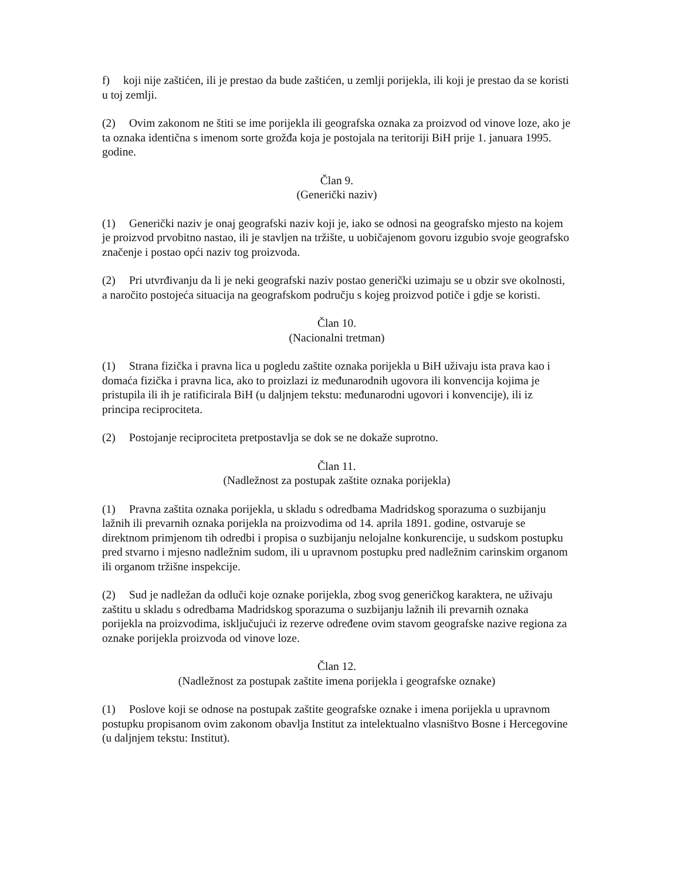f) koji nije zaštićen, ili je prestao da bude zaštićen, u zemlji porijekla, ili koji je prestao da se koristi u toj zemlji.
(2) Ovim zakonom ne štiti se ime porijekla ili geografska oznaka za proizvod od vinove loze, ako je ta oznaka identična s imenom sorte grožđa koja je postojala na teritoriji BiH prije 1. januara 1995. godine.
Član 9.
(Generički naziv)
(1) Generički naziv je onaj geografski naziv koji je, iako se odnosi na geografsko mjesto na kojem je proizvod prvobitno nastao, ili je stavljen na tržište, u uobičajenom govoru izgubio svoje geografsko značenje i postao opći naziv tog proizvoda.
(2) Pri utvrđivanju da li je neki geografski naziv postao generički uzimaju se u obzir sve okolnosti, a naročito postojeća situacija na geografskom području s kojeg proizvod potiče i gdje se koristi.
Član 10.
(Nacionalni tretman)
(1) Strana fizička i pravna lica u pogledu zaštite oznaka porijekla u BiH uživaju ista prava kao i domaća fizička i pravna lica, ako to proizlazi iz međunarodnih ugovora ili konvencija kojima je pristupila ili ih je ratificirala BiH (u daljnjem tekstu: međunarodni ugovori i konvencije), ili iz principa reciprociteta.
(2) Postojanje reciprociteta pretpostavlja se dok se ne dokaže suprotno.
Član 11.
(Nadležnost za postupak zaštite oznaka porijekla)
(1) Pravna zaštita oznaka porijekla, u skladu s odredbama Madridskog sporazuma o suzbijanju lažnih ili prevarnih oznaka porijekla na proizvodima od 14. aprila 1891. godine, ostvaruje se direktnom primjenom tih odredbi i propisa o suzbijanju nelojalne konkurencije, u sudskom postupku pred stvarno i mjesno nadležnim sudom, ili u upravnom postupku pred nadležnim carinskim organom ili organom tržišne inspekcije.
(2) Sud je nadležan da odluči koje oznake porijekla, zbog svog generičkog karaktera, ne uživaju zaštitu u skladu s odredbama Madridskog sporazuma o suzbijanju lažnih ili prevarnih oznaka porijekla na proizvodima, isključujući iz rezerve određene ovim stavom geografske nazive regiona za oznake porijekla proizvoda od vinove loze.
Član 12.
(Nadležnost za postupak zaštite imena porijekla i geografske oznake)
(1) Poslove koji se odnose na postupak zaštite geografske oznake i imena porijekla u upravnom postupku propisanom ovim zakonom obavlja Institut za intelektualno vlasništvo Bosne i Hercegovine (u daljnjem tekstu: Institut).